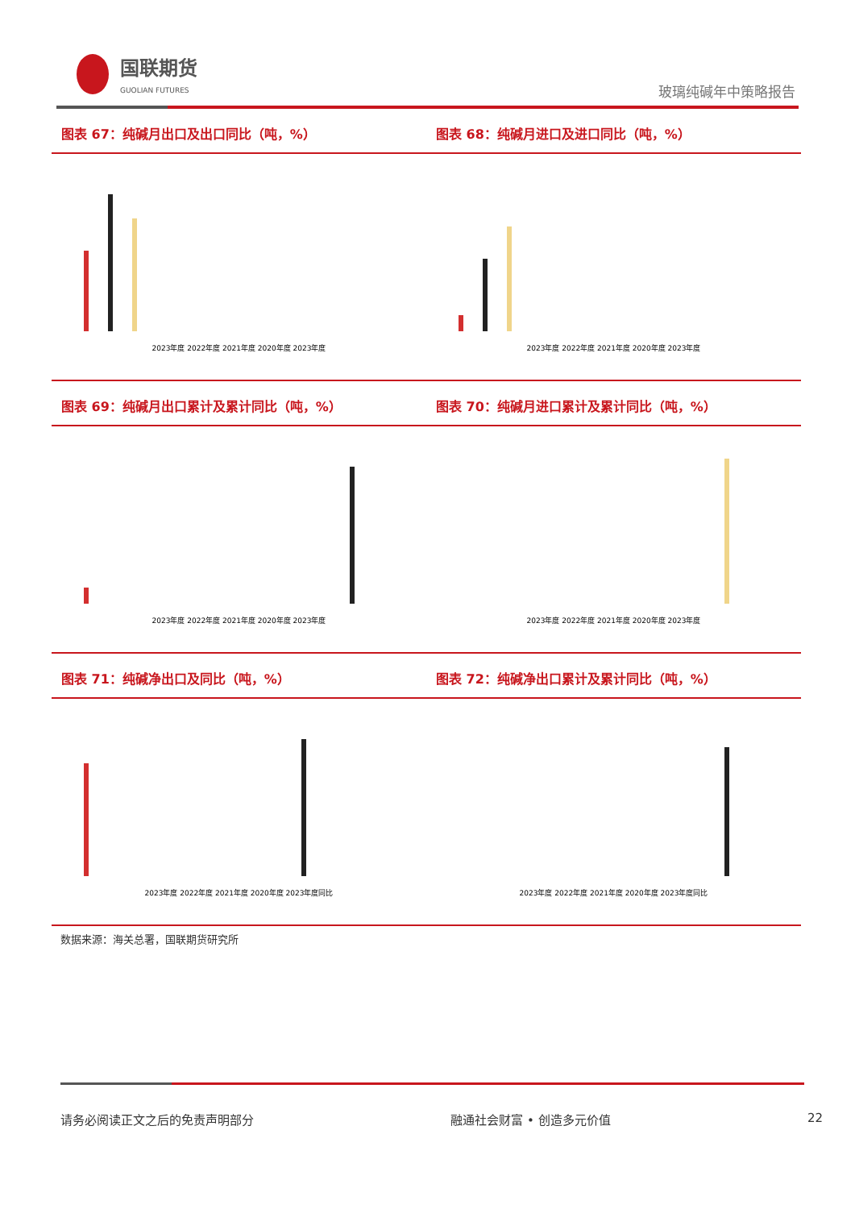国联期货
GUOLIAN FUTURES
玻璃纯碱年中策略报告
图表 67：纯碱月出口及出口同比（吨，%）
2023年度 2022年度 2021年度 2020年度 2023年度
图表 68：纯碱月进口及进口同比（吨，%）
2023年度 2022年度 2021年度 2020年度 2023年度
图表 69：纯碱月出口累计及累计同比（吨，%）
2023年度 2022年度 2021年度 2020年度 2023年度
图表 70：纯碱月进口累计及累计同比（吨，%）
2023年度 2022年度 2021年度 2020年度 2023年度
图表 71：纯碱净出口及同比（吨，%）
2023年度 2022年度 2021年度 2020年度 2023年度同比
图表 72：纯碱净出口累计及累计同比（吨，%）
2023年度 2022年度 2021年度 2020年度 2023年度同比
数据来源：海关总署，国联期货研究所
请务必阅读正文之后的免责声明部分 融通社会财富 • 创造多元价值 22